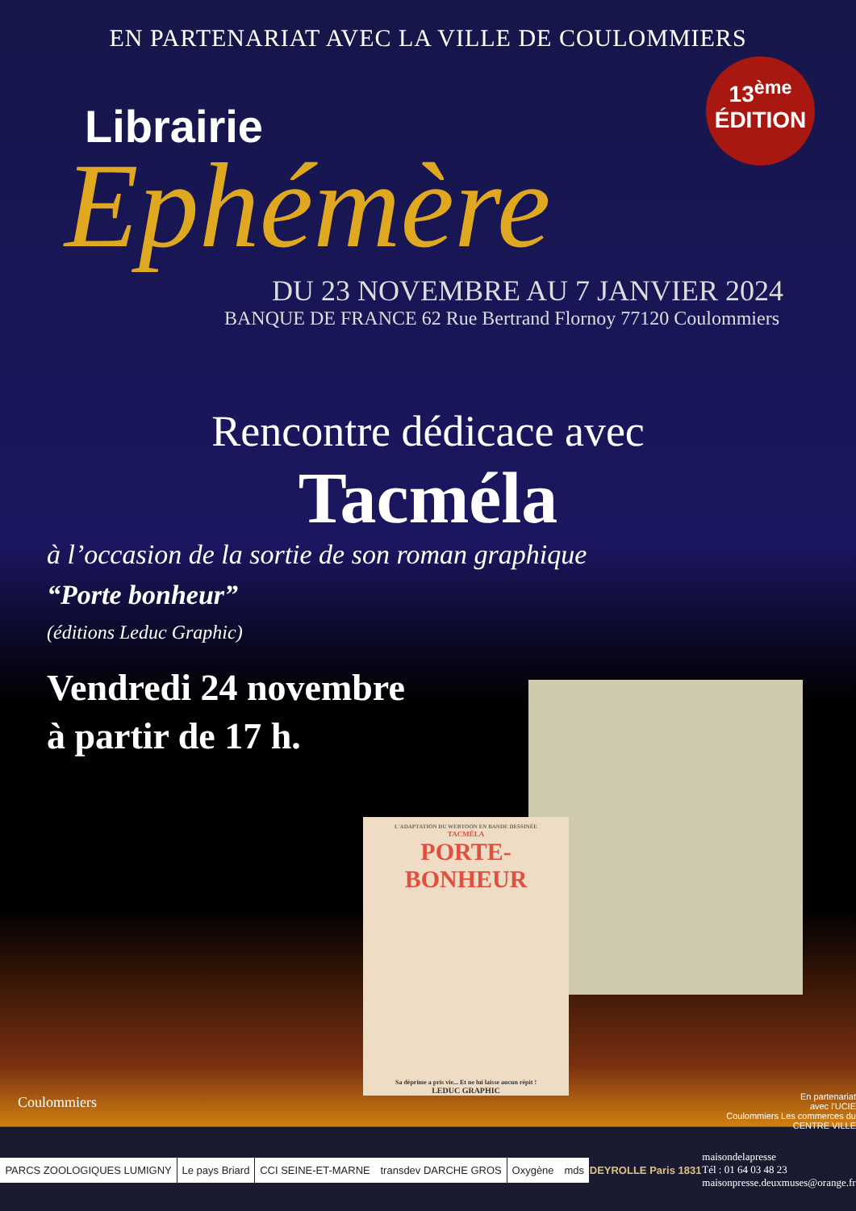EN PARTENARIAT AVEC LA VILLE DE COULOMMIERS
13<sup>ème</sup>
ÉDITION
Librairie
Ephémère
DU 23 NOVEMBRE AU 7 JANVIER 2024
BANQUE DE FRANCE 62 Rue Bertrand Flornoy 77120 Coulommiers
Rencontre dédicace avec
Tacméla
à l’occasion de la sortie de son roman graphique
“Porte bonheur”
(éditions Leduc Graphic)
Vendredi 24 novembre
à partir de 17 h.
L'ADAPTATION DU WEBTOON EN BANDE DESSINÉE
TACMÉLA
PORTE-BONHEUR
Sa déprime a pris vie... Et ne lui laisse aucun répit !
LEDUC GRAPHIC
Coulommiers
En partenariat
avec l'UCIE
Coulommiers Les commerces du CENTRE VILLE
PARCS ZOOLOGIQUES LUMIGNY Le pays Briard CCI SEINE-ET-MARNE transdev DARCHE GROS Oxygène mds DEYROLLE Paris 1831
maisondelapresse
Tél : 01 64 03 48 23
maisonpresse.deuxmuses@orange.fr